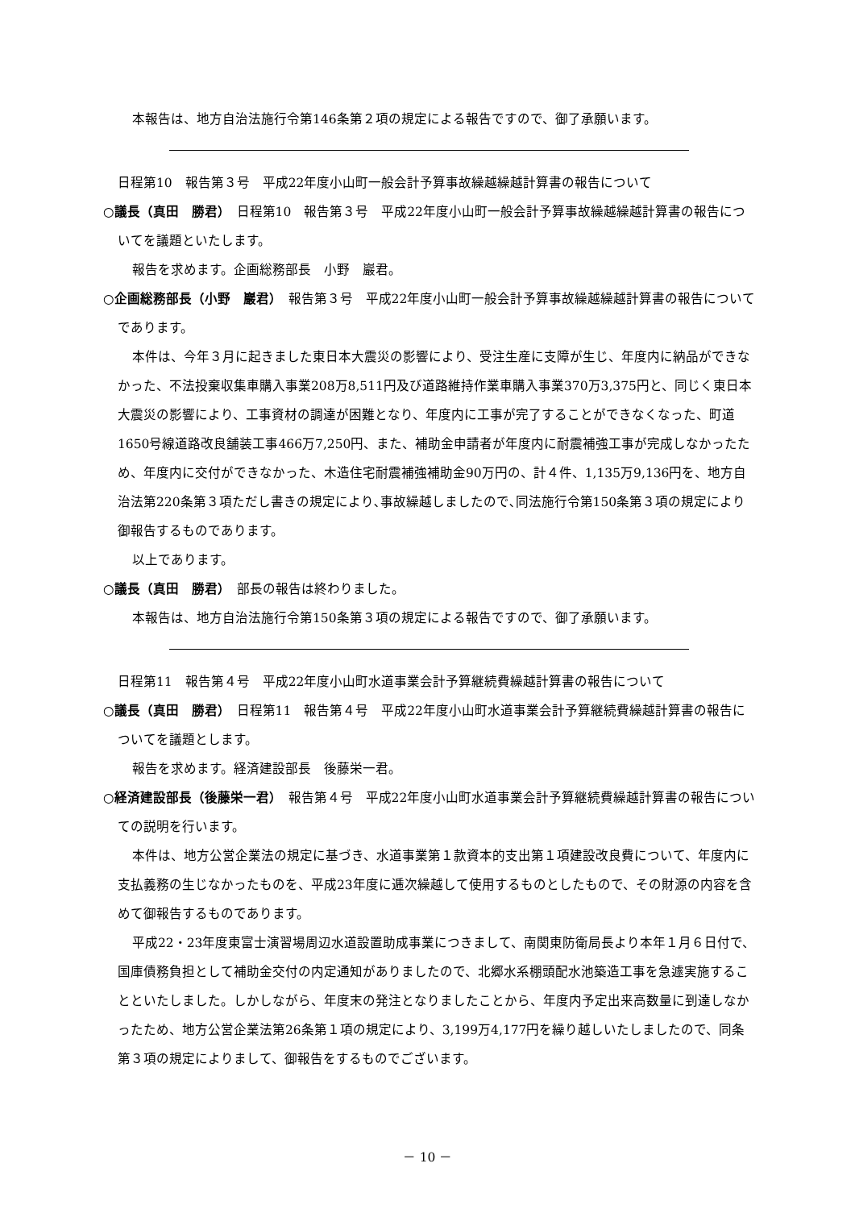本報告は、地方自治法施行令第146条第２項の規定による報告ですので、御了承願います。
日程第10　報告第３号　平成22年度小山町一般会計予算事故繰越繰越計算書の報告について
○議長（真田　勝君）　日程第10　報告第３号　平成22年度小山町一般会計予算事故繰越繰越計算書の報告についてを議題といたします。
報告を求めます。企画総務部長　小野　巖君。
○企画総務部長（小野　巖君）　報告第３号　平成22年度小山町一般会計予算事故繰越繰越計算書の報告についてであります。
本件は、今年３月に起きました東日本大震災の影響により、受注生産に支障が生じ、年度内に納品ができなかった、不法投棄収集車購入事業208万8,511円及び道路維持作業車購入事業370万3,375円と、同じく東日本大震災の影響により、工事資材の調達が困難となり、年度内に工事が完了することができなくなった、町道1650号線道路改良舗装工事466万7,250円、また、補助金申請者が年度内に耐震補強工事が完成しなかったため、年度内に交付ができなかった、木造住宅耐震補強補助金90万円の、計４件、1,135万9,136円を、地方自治法第220条第３項ただし書きの規定により､事故繰越しましたので､同法施行令第150条第３項の規定により御報告するものであります。
以上であります。
○議長（真田　勝君）　部長の報告は終わりました。
本報告は、地方自治法施行令第150条第３項の規定による報告ですので、御了承願います。
日程第11　報告第４号　平成22年度小山町水道事業会計予算継続費繰越計算書の報告について
○議長（真田　勝君）　日程第11　報告第４号　平成22年度小山町水道事業会計予算継続費繰越計算書の報告についてを議題とします。
報告を求めます。経済建設部長　後藤栄一君。
○経済建設部長（後藤栄一君）　報告第４号　平成22年度小山町水道事業会計予算継続費繰越計算書の報告についての説明を行います。
本件は、地方公営企業法の規定に基づき、水道事業第１款資本的支出第１項建設改良費について、年度内に支払義務の生じなかったものを、平成23年度に逓次繰越して使用するものとしたもので、その財源の内容を含めて御報告するものであります。
平成22・23年度東富士演習場周辺水道設置助成事業につきまして、南関東防衛局長より本年１月６日付で、国庫債務負担として補助金交付の内定通知がありましたので、北郷水系棚頭配水池築造工事を急遽実施することといたしました。しかしながら、年度末の発注となりましたことから、年度内予定出来高数量に到達しなかったため、地方公営企業法第26条第１項の規定により、3,199万4,177円を繰り越しいたしましたので、同条第３項の規定によりまして、御報告をするものでございます。
－ 10 －